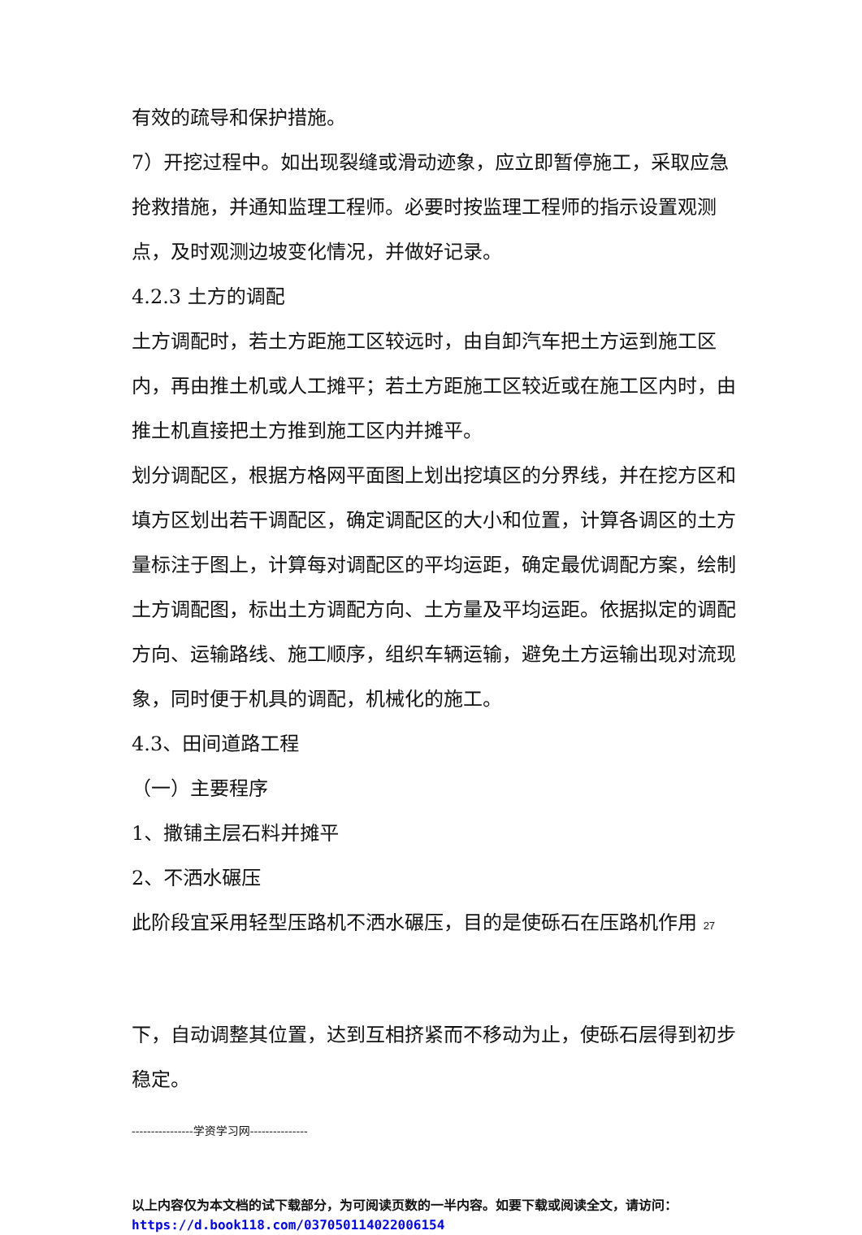有效的疏导和保护措施。
7）开挖过程中。如出现裂缝或滑动迹象，应立即暂停施工，采取应急抢救措施，并通知监理工程师。必要时按监理工程师的指示设置观测点，及时观测边坡变化情况，并做好记录。
4.2.3 土方的调配
土方调配时，若土方距施工区较远时，由自卸汽车把土方运到施工区内，再由推土机或人工摊平；若土方距施工区较近或在施工区内时，由推土机直接把土方推到施工区内并摊平。
划分调配区，根据方格网平面图上划出挖填区的分界线，并在挖方区和填方区划出若干调配区，确定调配区的大小和位置，计算各调区的土方量标注于图上，计算每对调配区的平均运距，确定最优调配方案，绘制土方调配图，标出土方调配方向、土方量及平均运距。依据拟定的调配方向、运输路线、施工顺序，组织车辆运输，避免土方运输出现对流现象，同时便于机具的调配，机械化的施工。
4.3、田间道路工程
（一）主要程序
1、撒铺主层石料并摊平
2、不洒水碾压
此阶段宜采用轻型压路机不洒水碾压，目的是使砾石在压路机作用 27
下，自动调整其位置，达到互相挤紧而不移动为止，使砾石层得到初步稳定。
----------------学资学习网---------------
以上内容仅为本文档的试下载部分，为可阅读页数的一半内容。如要下载或阅读全文，请访问：
https://d.book118.com/037050114022006154